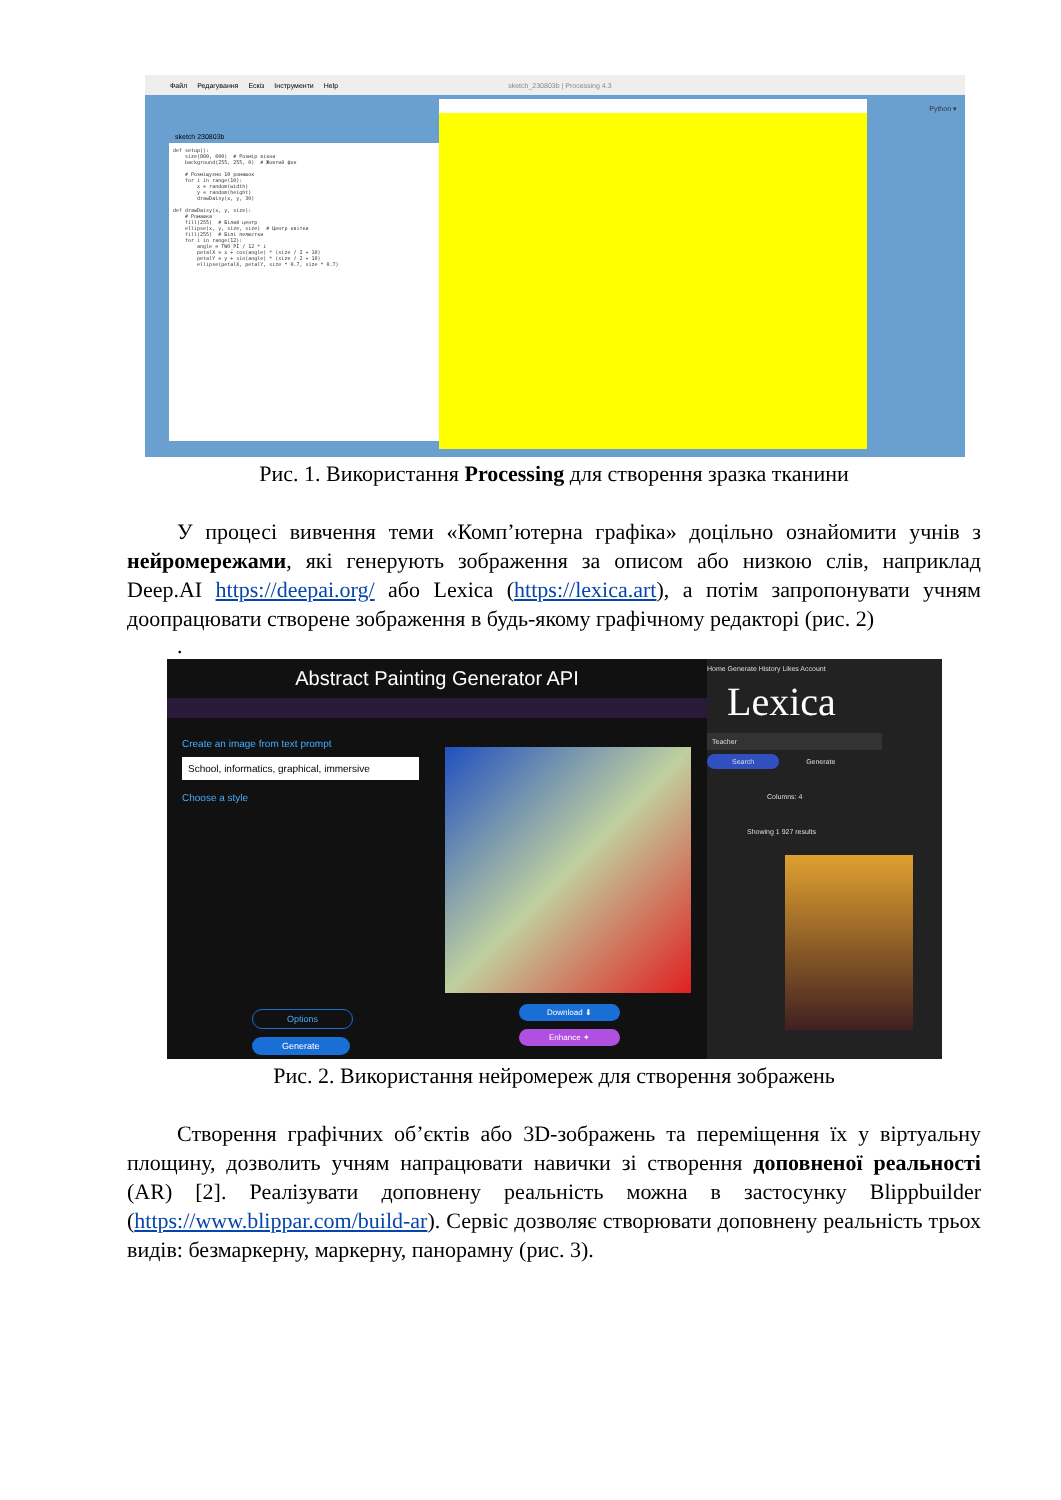Файл Редагування Ескіз Інструменти Help sketch_230803b | Processing 4.3
sketch 230803b
def setup(): size(800, 600) # Розмір вікна background(255, 255, 0) # Жовтий фон # Розміщуємо 10 ромашок for i in range(10): x = random(width) y = random(height) drawDaisy(x, y, 30) def drawDaisy(x, y, size): # Ромашка fill(255) # Білий центр ellipse(x, y, size, size) # Центр квітки fill(255) # Білі пелюстки for i in range(12): angle = TWO_PI / 12 * i petalX = x + cos(angle) * (size / 2 + 10) petalY = y + sin(angle) * (size / 2 + 10) ellipse(petalX, petalY, size * 0.7, size * 0.7)
Python ▾
Рис. 1. Використання Processing для створення зразка тканини
У процесі вивчення теми «Комп’ютерна графіка» доцільно ознайомити учнів з нейромережами, які генерують зображення за описом або низкою слів, наприклад Deep.AI https://deepai.org/ або Lexica (https://lexica.art), а потім запропонувати учням доопрацювати створене зображення в будь-якому графічному редакторі (рис. 2)
.
Abstract Painting Generator API
Create an image from text prompt
School, informatics, graphical, immersive
Choose a style
Download ⬇
Enhance ✦
Options
Generate
Home Generate History Likes Account
Lexica
Teacher
Search Generate
Columns: 4
Showing 1 927 results
Рис. 2. Використання нейромереж для створення зображень
Створення графічних об’єктів або 3D-зображень та переміщення їх у віртуальну площину, дозволить учням напрацювати навички зі створення доповненої реальності (AR) [2]. Реалізувати доповнену реальність можна в застосунку Blippbuilder (https://www.blippar.com/build-ar). Сервіс дозволяє створювати доповнену реальність трьох видів: безмаркерну, маркерну, панорамну (рис. 3).